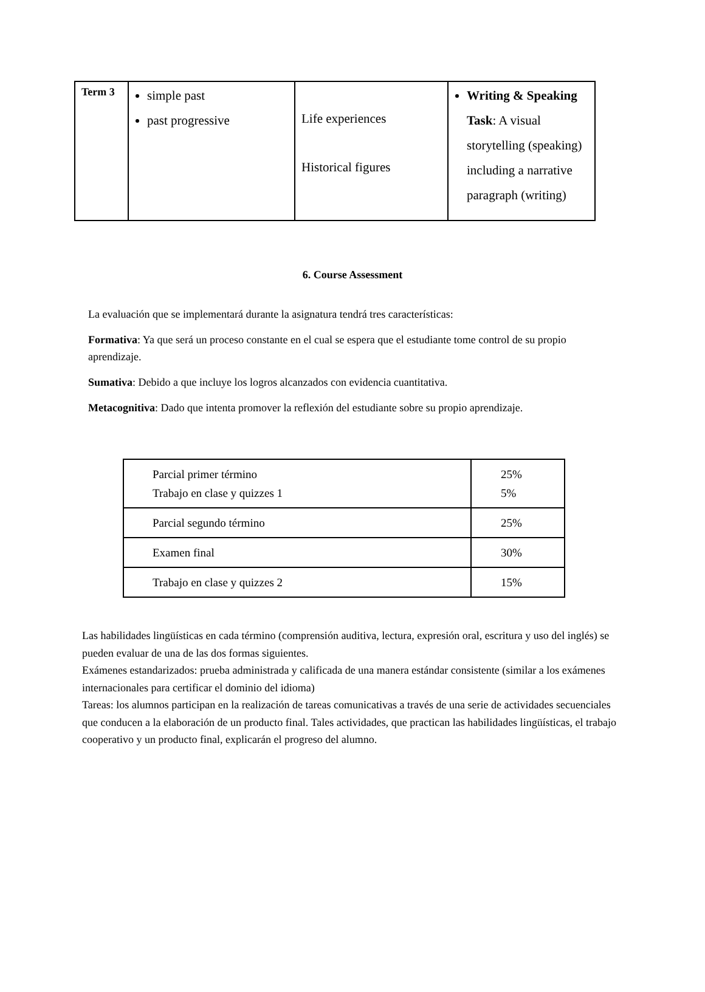| Term 3 | simple past past progressive | Life experiences Historical figures | Writing & Speaking Task : A visual storytelling (speaking) including a narrative paragraph (writing) |
6. Course Assessment
La evaluación que se implementará durante la asignatura tendrá tres características:
Formativa: Ya que será un proceso constante en el cual se espera que el estudiante tome control de su propio aprendizaje.
Sumativa: Debido a que incluye los logros alcanzados con evidencia cuantitativa.
Metacognitiva: Dado que intenta promover la reflexión del estudiante sobre su propio aprendizaje.
| Parcial primer término Trabajo en clase y quizzes 1 | 25% 5% |
| Parcial segundo término | 25% |
| Examen final | 30% |
| Trabajo en clase y quizzes 2 | 15% |
Las habilidades lingüísticas en cada término (comprensión auditiva, lectura, expresión oral, escritura y uso del inglés) se pueden evaluar de una de las dos formas siguientes.
Exámenes estandarizados: prueba administrada y calificada de una manera estándar consistente (similar a los exámenes internacionales para certificar el dominio del idioma)
Tareas: los alumnos participan en la realización de tareas comunicativas a través de una serie de actividades secuenciales que conducen a la elaboración de un producto final. Tales actividades, que practican las habilidades lingüísticas, el trabajo cooperativo y un producto final, explicarán el progreso del alumno.